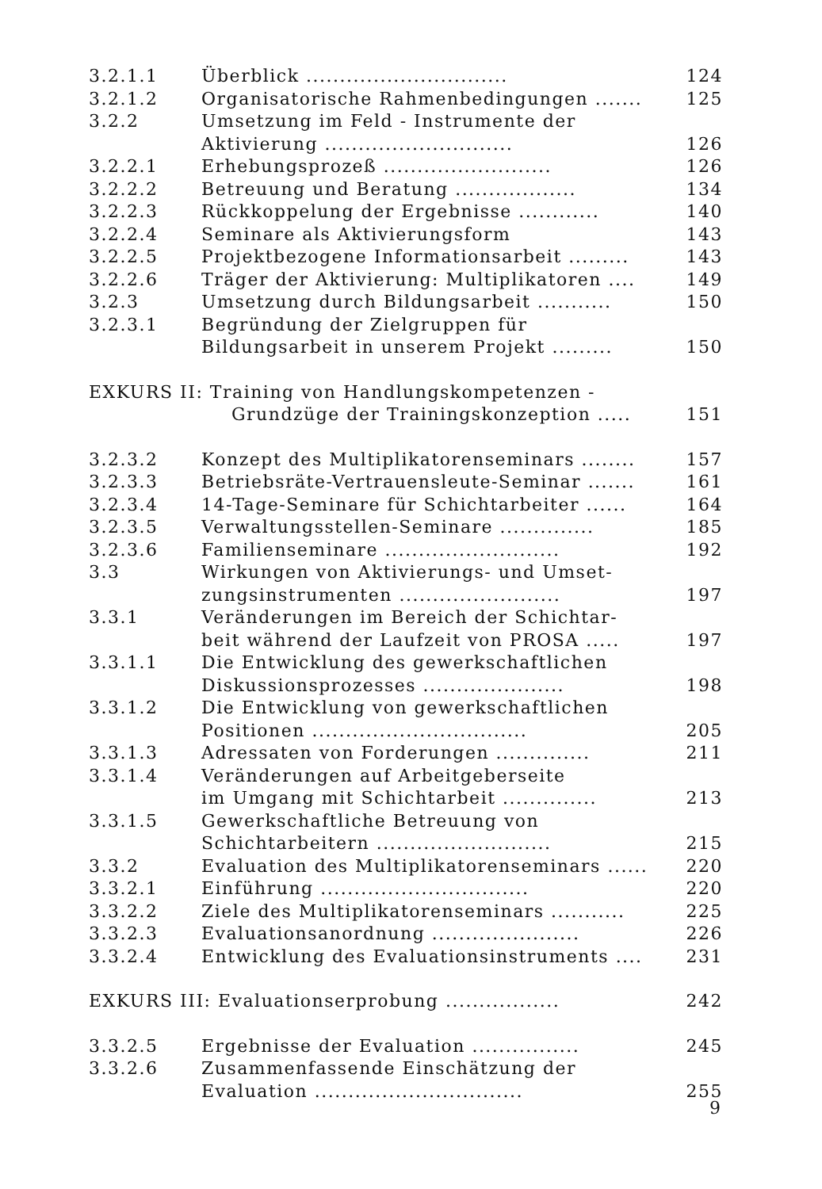| 3.2.1.1 | Überblick .............................. | 124 |
| 3.2.1.2 | Organisatorische Rahmenbedingungen ....... | 125 |
| 3.2.2 | Umsetzung im Feld - Instrumente der Aktivierung ............................ | 126 |
| 3.2.2.1 | Erhebungsprozeß ......................... | 126 |
| 3.2.2.2 | Betreuung und Beratung .................. | 134 |
| 3.2.2.3 | Rückkoppelung der Ergebnisse ............ | 140 |
| 3.2.2.4 | Seminare als Aktivierungsform | 143 |
| 3.2.2.5 | Projektbezogene Informationsarbeit ......... | 143 |
| 3.2.2.6 | Träger der Aktivierung: Multiplikatoren .... | 149 |
| 3.2.3 | Umsetzung durch Bildungsarbeit ........... | 150 |
| 3.2.3.1 | Begründung der Zielgruppen für Bildungsarbeit in unserem Projekt ......... | 150 |
| EXKURS II: Training von Handlungskompetenzen - Grundzüge der Trainingskonzeption ..... | | 151 |
| 3.2.3.2 | Konzept des Multiplikatorenseminars ........ | 157 |
| 3.2.3.3 | Betriebsräte-Vertrauensleute-Seminar ....... | 161 |
| 3.2.3.4 | 14-Tage-Seminare für Schichtarbeiter ...... | 164 |
| 3.2.3.5 | Verwaltungsstellen-Seminare .............. | 185 |
| 3.2.3.6 | Familienseminare .......................... | 192 |
| 3.3 | Wirkungen von Aktivierungs- und Umset- zungsinstrumenten ........................ | 197 |
| 3.3.1 | Veränderungen im Bereich der Schichtar- beit während der Laufzeit von PROSA ..... | 197 |
| 3.3.1.1 | Die Entwicklung des gewerkschaftlichen Diskussionsprozesses ..................... | 198 |
| 3.3.1.2 | Die Entwicklung von gewerkschaftlichen Positionen ................................ | 205 |
| 3.3.1.3 | Adressaten von Forderungen .............. | 211 |
| 3.3.1.4 | Veränderungen auf Arbeitgeberseite im Umgang mit Schichtarbeit .............. | 213 |
| 3.3.1.5 | Gewerkschaftliche Betreuung von Schichtarbeitern .......................... | 215 |
| 3.3.2 | Evaluation des Multiplikatorenseminars ...... | 220 |
| 3.3.2.1 | Einführung ............................... | 220 |
| 3.3.2.2 | Ziele des Multiplikatorenseminars ........... | 225 |
| 3.3.2.3 | Evaluationsanordnung ...................... | 226 |
| 3.3.2.4 | Entwicklung des Evaluationsinstruments .... | 231 |
| EXKURS III: Evaluationserprobung ................. | | 242 |
| 3.3.2.5 | Ergebnisse der Evaluation ................ | 245 |
| 3.3.2.6 | Zusammenfassende Einschätzung der Evaluation ............................... | 255 |
9